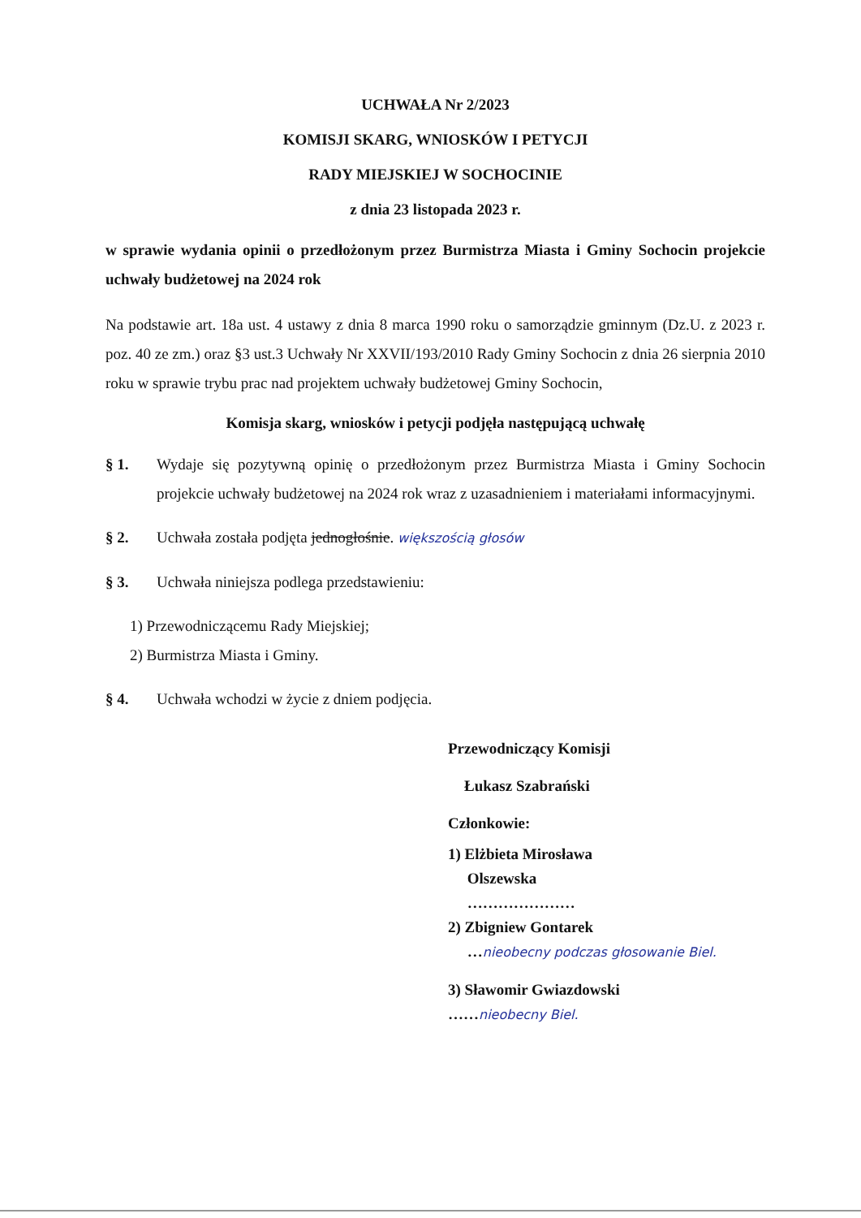UCHWAŁA Nr 2/2023
KOMISJI SKARG, WNIOSKÓW I PETYCJI
RADY MIEJSKIEJ W SOCHOCINIE
z dnia 23 listopada 2023 r.
w sprawie wydania opinii o przedłożonym przez Burmistrza Miasta i Gminy Sochocin projekcie uchwały budżetowej na 2024 rok
Na podstawie art. 18a ust. 4 ustawy z dnia 8 marca 1990 roku o samorządzie gminnym (Dz.U. z 2023 r. poz. 40 ze zm.) oraz §3 ust.3 Uchwały Nr XXVII/193/2010 Rady Gminy Sochocin z dnia 26 sierpnia 2010 roku w sprawie trybu prac nad projektem uchwały budżetowej Gminy Sochocin,
Komisja skarg, wniosków i petycji podjęła następującą uchwałę
§ 1. Wydaje się pozytywną opinię o przedłożonym przez Burmistrza Miasta i Gminy Sochocin projekcie uchwały budżetowej na 2024 rok wraz z uzasadnieniem i materiałami informacyjnymi.
§ 2. Uchwała została podjęta jednogłośnie. większością głosów
§ 3. Uchwała niniejsza podlega przedstawieniu:
1) Przewodniczącemu Rady Miejskiej;
2) Burmistrza Miasta i Gminy.
§ 4. Uchwała wchodzi w życie z dniem podjęcia.
Przewodniczący Komisji
Łukasz Szabrański
Członkowie:
1) Elżbieta Mirosława
Olszewska
…………………
2) Zbigniew Gontarek
…nieobecny podczas głosowanie Biel.
3) Sławomir Gwiazdowski
……nieobecny Biel.